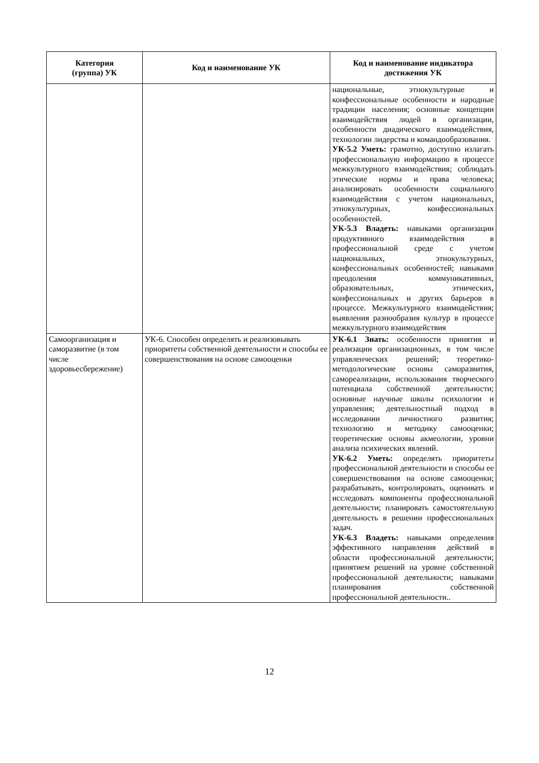| Категория (группа) УК | Код и наименование УК | Код и наименование индикатора достижения УК |
| --- | --- | --- |
| | | национальные, этнокультурные и конфессиональные особенности и народные традиции населения; основные концепции взаимодействия людей в организации, особенности диадического взаимодействия, технологии лидерства и командообразования. УК-5.2 Уметь: грамотно, доступно излагать профессиональную информацию в процессе межкультурного взаимодействия; соблюдать этические нормы и права человека; анализировать особенности социального взаимодействия с учетом национальных, этнокультурных, конфессиональных особенностей. УК-5.3 Владеть: навыками организации продуктивного взаимодействия в профессиональной среде с учетом национальных, этнокультурных, конфессиональных особенностей; навыками преодоления коммуникативных, образовательных, этнических, конфессиональных и других барьеров в процессе. Межкультурного взаимодействия; выявления разнообразия культур в процессе межкультурного взаимодействия |
| Самоорганизация и саморазвитие (в том числе здоровьесбережение) | УК-6. Способен определять и реализовывать приоритеты собственной деятельности и способы ее совершенствования на основе самооценки | УК-6.1 Знать: особенности принятия и реализации организационных, в том числе управленческих решений; теоретико-методологические основы саморазвития, самореализации, использования творческого потенциала собственной деятельности; основные научные школы психологии и управления; деятельностный подход в исследовании личностного развития; технологию и методику самооценки; теоретические основы акмеологии, уровни анализа психических явлений. УК-6.2 Уметь: определять приоритеты профессиональной деятельности и способы ее совершенствования на основе самооценки; разрабатывать, контролировать, оценивать и исследовать компоненты профессиональной деятельности; планировать самостоятельную деятельность в решении профессиональных задач. УК-6.3 Владеть: навыками определения эффективного направления действий в области профессиональной деятельности; принятием решений на уровне собственной профессиональной деятельности; навыками планирования собственной профессиональной деятельности.. |
12